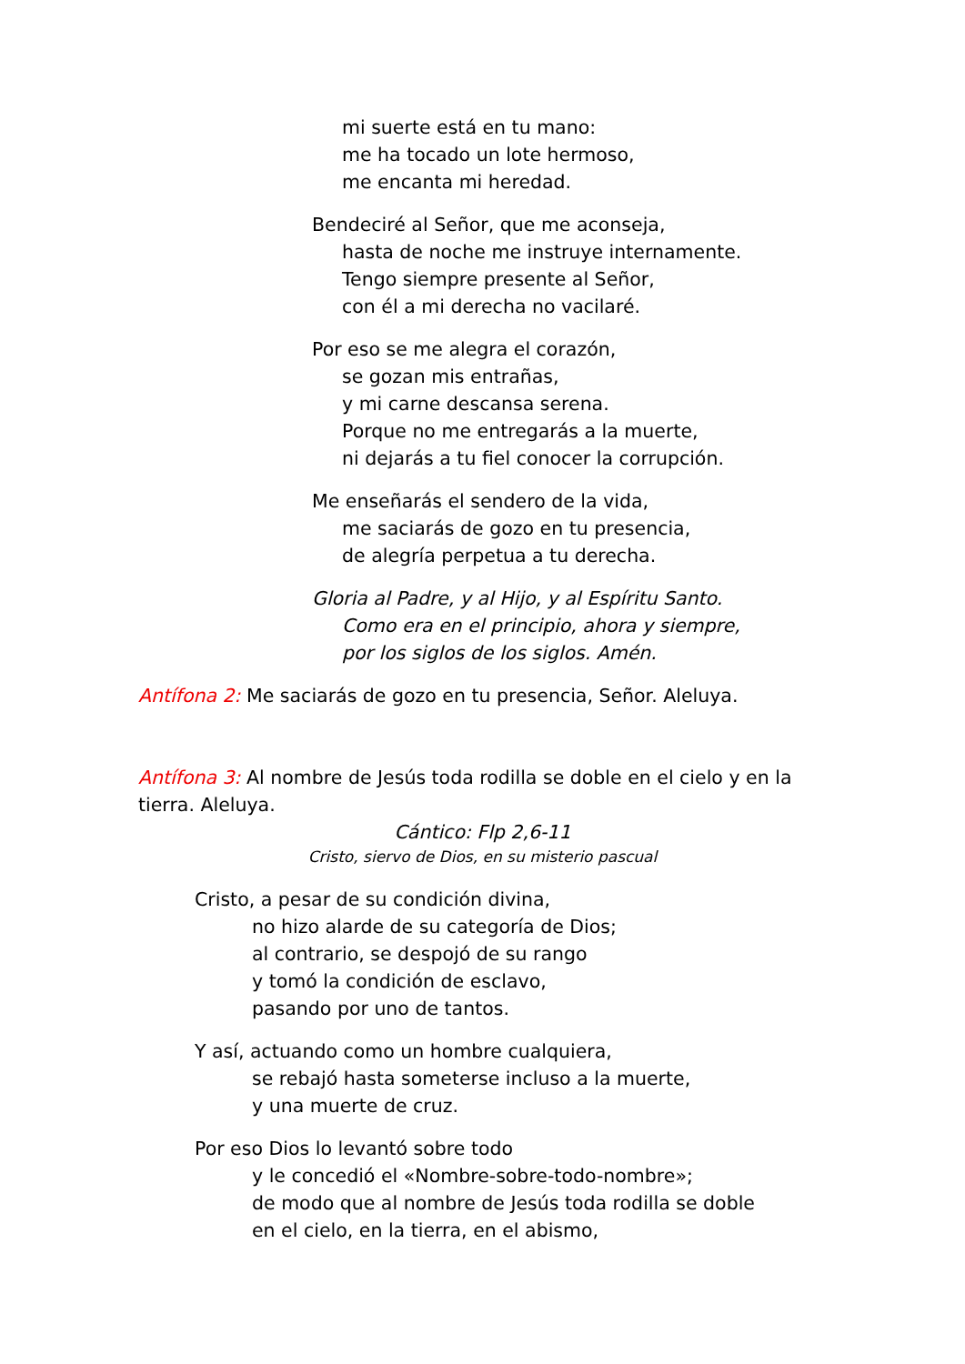mi suerte está en tu mano:
me ha tocado un lote hermoso,
me encanta mi heredad.
Bendeciré al Señor, que me aconseja,
hasta de noche me instruye internamente.
Tengo siempre presente al Señor,
con él a mi derecha no vacilaré.
Por eso se me alegra el corazón,
se gozan mis entrañas,
y mi carne descansa serena.
Porque no me entregarás a la muerte,
ni dejarás a tu fiel conocer la corrupción.
Me enseñarás el sendero de la vida,
me saciarás de gozo en tu presencia,
de alegría perpetua a tu derecha.
Gloria al Padre, y al Hijo, y al Espíritu Santo.
Como era en el principio, ahora y siempre,
por los siglos de los siglos. Amén.
Antífona 2: Me saciarás de gozo en tu presencia, Señor. Aleluya.
Antífona 3: Al nombre de Jesús toda rodilla se doble en el cielo y en la tierra. Aleluya.
Cántico: Flp 2,6-11
Cristo, siervo de Dios, en su misterio pascual
Cristo, a pesar de su condición divina,
no hizo alarde de su categoría de Dios;
al contrario, se despojó de su rango
y tomó la condición de esclavo,
pasando por uno de tantos.
Y así, actuando como un hombre cualquiera,
se rebajó hasta someterse incluso a la muerte,
y una muerte de cruz.
Por eso Dios lo levantó sobre todo
y le concedió el «Nombre-sobre-todo-nombre»;
de modo que al nombre de Jesús toda rodilla se doble
en el cielo, en la tierra, en el abismo,